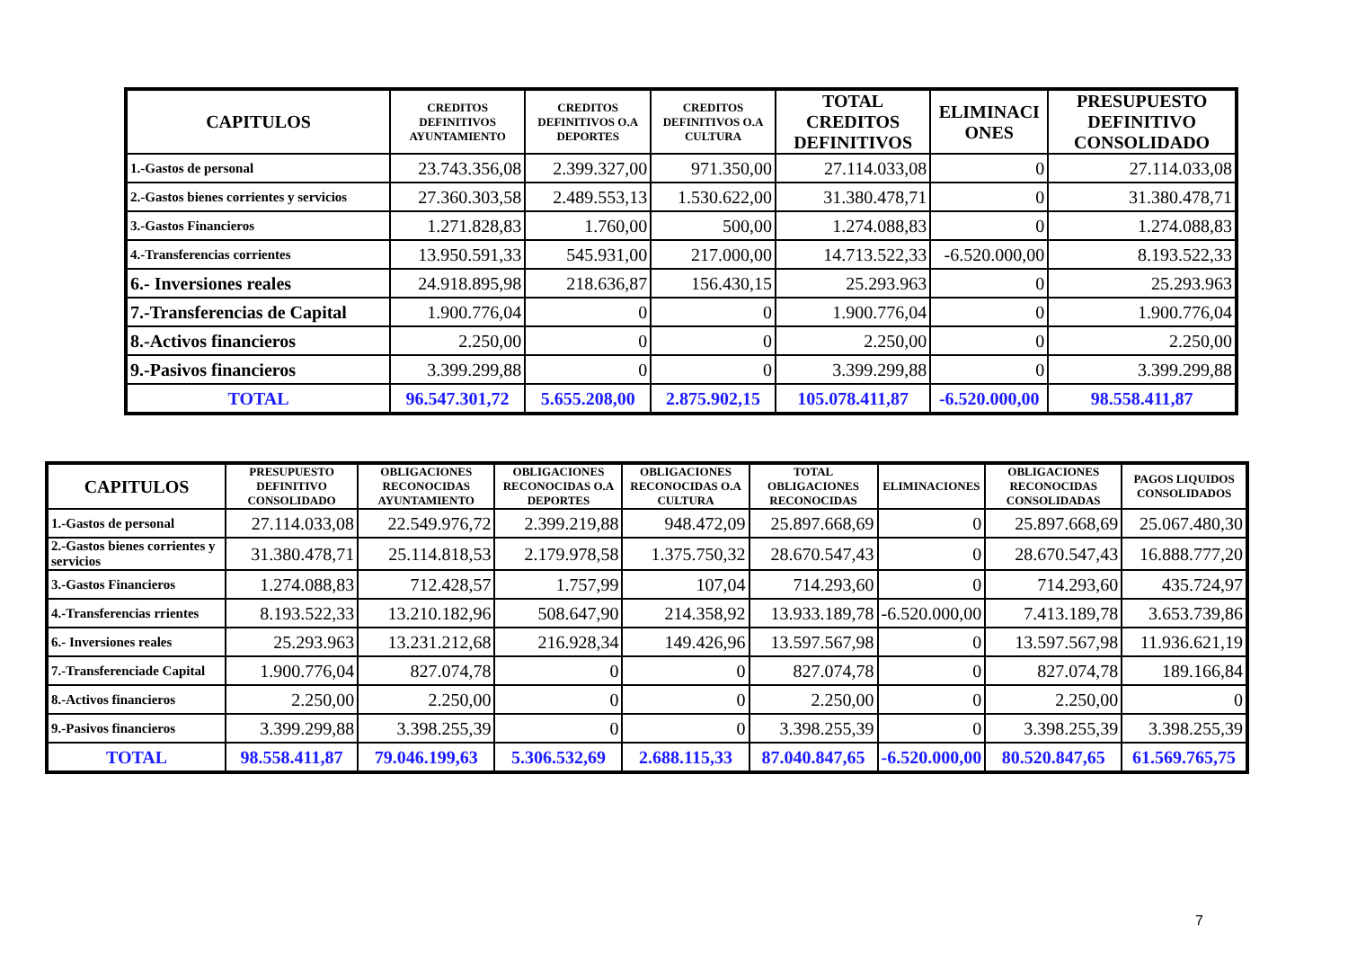| CAPITULOS | CREDITOS DEFINITIVOS AYUNTAMIENTO | CREDITOS DEFINITIVOS O.A DEPORTES | CREDITOS DEFINITIVOS O.A CULTURA | TOTAL CREDITOS DEFINITIVOS | ELIMINACI ONES | PRESUPUESTO DEFINITIVO CONSOLIDADO |
| --- | --- | --- | --- | --- | --- | --- |
| 1.-Gastos de personal | 23.743.356,08 | 2.399.327,00 | 971.350,00 | 27.114.033,08 | 0 | 27.114.033,08 |
| 2.-Gastos bienes corrientes y servicios | 27.360.303,58 | 2.489.553,13 | 1.530.622,00 | 31.380.478,71 | 0 | 31.380.478,71 |
| 3.-Gastos Financieros | 1.271.828,83 | 1.760,00 | 500,00 | 1.274.088,83 | 0 | 1.274.088,83 |
| 4.-Transferencias corrientes | 13.950.591,33 | 545.931,00 | 217.000,00 | 14.713.522,33 | -6.520.000,00 | 8.193.522,33 |
| 6.- Inversiones reales | 24.918.895,98 | 218.636,87 | 156.430,15 | 25.293.963 | 0 | 25.293.963 |
| 7.-Transferencias de Capital | 1.900.776,04 | 0 | 0 | 1.900.776,04 | 0 | 1.900.776,04 |
| 8.-Activos financieros | 2.250,00 | 0 | 0 | 2.250,00 | 0 | 2.250,00 |
| 9.-Pasivos financieros | 3.399.299,88 | 0 | 0 | 3.399.299,88 | 0 | 3.399.299,88 |
| TOTAL | 96.547.301,72 | 5.655.208,00 | 2.875.902,15 | 105.078.411,87 | -6.520.000,00 | 98.558.411,87 |
| CAPITULOS | PRESUPUESTO DEFINITIVO CONSOLIDADO | OBLIGACIONES RECONOCIDAS AYUNTAMIENTO | OBLIGACIONES RECONOCIDAS O.A DEPORTES | OBLIGACIONES RECONOCIDAS O.A CULTURA | TOTAL OBLIGACIONES RECONOCIDAS | ELIMINACIONES | OBLIGACIONES RECONOCIDAS CONSOLIDADAS | PAGOS LIQUIDOS CONSOLIDADOS |
| --- | --- | --- | --- | --- | --- | --- | --- | --- |
| 1.-Gastos de personal | 27.114.033,08 | 22.549.976,72 | 2.399.219,88 | 948.472,09 | 25.897.668,69 | 0 | 25.897.668,69 | 25.067.480,30 |
| 2.-Gastos bienes corrientes y servicios | 31.380.478,71 | 25.114.818,53 | 2.179.978,58 | 1.375.750,32 | 28.670.547,43 | 0 | 28.670.547,43 | 16.888.777,20 |
| 3.-Gastos Financieros | 1.274.088,83 | 712.428,57 | 1.757,99 | 107,04 | 714.293,60 | 0 | 714.293,60 | 435.724,97 |
| 4.-Transferencias rrientes | 8.193.522,33 | 13.210.182,96 | 508.647,90 | 214.358,92 | 13.933.189,78 | -6.520.000,00 | 7.413.189,78 | 3.653.739,86 |
| 6.- Inversiones reales | 25.293.963 | 13.231.212,68 | 216.928,34 | 149.426,96 | 13.597.567,98 | 0 | 13.597.567,98 | 11.936.621,19 |
| 7.-Transferenciade Capital | 1.900.776,04 | 827.074,78 | 0 | 0 | 827.074,78 | 0 | 827.074,78 | 189.166,84 |
| 8.-Activos financieros | 2.250,00 | 2.250,00 | 0 | 0 | 2.250,00 | 0 | 2.250,00 | 0 |
| 9.-Pasivos financieros | 3.399.299,88 | 3.398.255,39 | 0 | 0 | 3.398.255,39 | 0 | 3.398.255,39 | 3.398.255,39 |
| TOTAL | 98.558.411,87 | 79.046.199,63 | 5.306.532,69 | 2.688.115,33 | 87.040.847,65 | -6.520.000,00 | 80.520.847,65 | 61.569.765,75 |
7